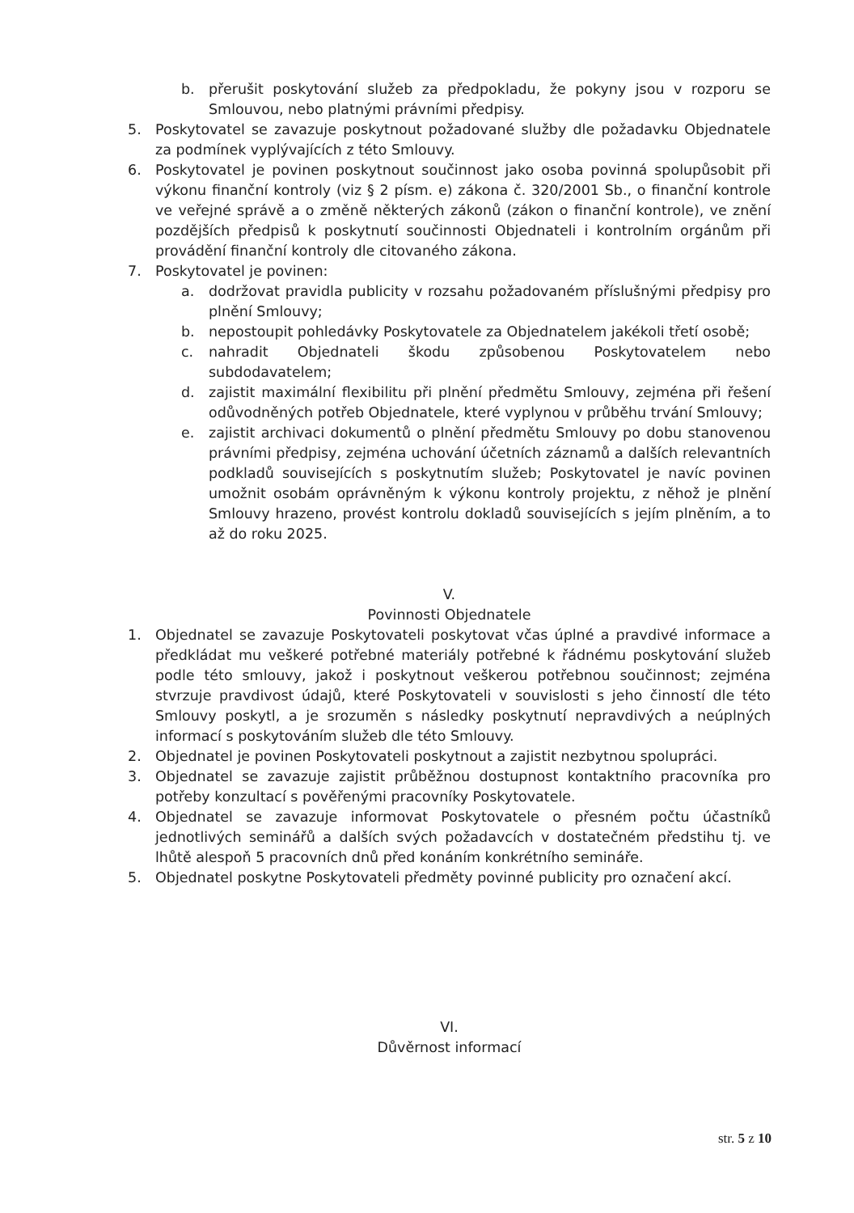b. přerušit poskytování služeb za předpokladu, že pokyny jsou v rozporu se Smlouvou, nebo platnými právními předpisy.
5. Poskytovatel se zavazuje poskytnout požadované služby dle požadavku Objednatele za podmínek vyplývajících z této Smlouvy.
6. Poskytovatel je povinen poskytnout součinnost jako osoba povinná spolupůsobit při výkonu finanční kontroly (viz § 2 písm. e) zákona č. 320/2001 Sb., o finanční kontrole ve veřejné správě a o změně některých zákonů (zákon o finanční kontrole), ve znění pozdějších předpisů k poskytnutí součinnosti Objednateli i kontrolním orgánům při provádění finanční kontroly dle citovaného zákona.
7. Poskytovatel je povinen:
a. dodržovat pravidla publicity v rozsahu požadovaném příslušnými předpisy pro plnění Smlouvy;
b. nepostoupit pohledávky Poskytovatele za Objednatelem jakékoli třetí osobě;
c. nahradit Objednateli škodu způsobenou Poskytovatelem nebo subdodavatelem;
d. zajistit maximální flexibilitu při plnění předmětu Smlouvy, zejména při řešení odůvodněných potřeb Objednatele, které vyplynou v průběhu trvání Smlouvy;
e. zajistit archivaci dokumentů o plnění předmětu Smlouvy po dobu stanovenou právními předpisy, zejména uchování účetních záznamů a dalších relevantních podkladů souvisejících s poskytnutím služeb; Poskytovatel je navíc povinen umožnit osobám oprávněným k výkonu kontroly projektu, z něhož je plnění Smlouvy hrazeno, provést kontrolu dokladů souvisejících s jejím plněním, a to až do roku 2025.
V.
Povinnosti Objednatele
1. Objednatel se zavazuje Poskytovateli poskytovat včas úplné a pravdivé informace a předkládat mu veškeré potřebné materiály potřebné k řádnému poskytování služeb podle této smlouvy, jakož i poskytnout veškerou potřebnou součinnost; zejména stvrzuje pravdivost údajů, které Poskytovateli v souvislosti s jeho činností dle této Smlouvy poskytl, a je srozuměn s následky poskytnutí nepravdivých a neúplných informací s poskytováním služeb dle této Smlouvy.
2. Objednatel je povinen Poskytovateli poskytnout a zajistit nezbytnou spolupráci.
3. Objednatel se zavazuje zajistit průběžnou dostupnost kontaktního pracovníka pro potřeby konzultací s pověřenými pracovníky Poskytovatele.
4. Objednatel se zavazuje informovat Poskytovatele o přesném počtu účastníků jednotlivých seminářů a dalších svých požadavcích v dostatečném předstihu tj. ve lhůtě alespoň 5 pracovních dnů před konáním konkrétního semináře.
5. Objednatel poskytne Poskytovateli předměty povinné publicity pro označení akcí.
VI.
Důvěrnost informací
str. 5 z 10